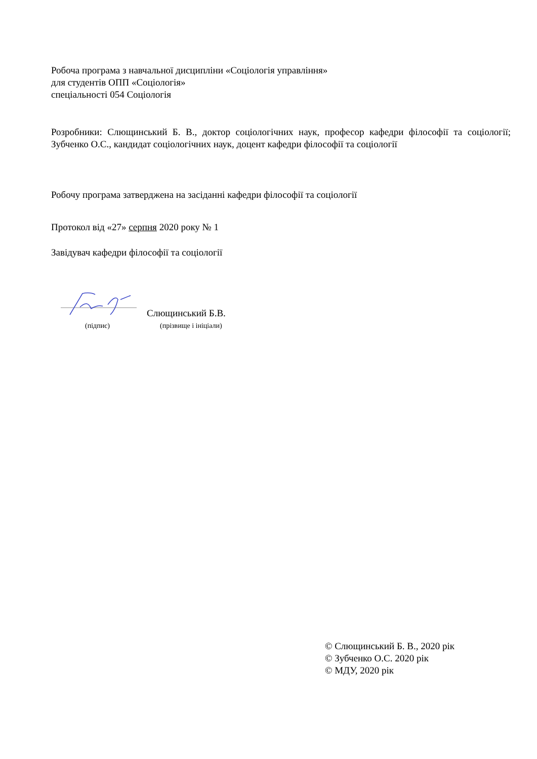Робоча програма з навчальної дисципліни «Соціологія управління»
для студентів ОПП «Соціологія»
спеціальності 054 Соціологія
Розробники: Слющинський Б. В., доктор соціологічних наук, професор кафедри філософії та соціології; Зубченко О.С., кандидат соціологічних наук, доцент кафедри філософії та соціології
Робочу програма затверджена на засіданні кафедри філософії та соціології
Протокол від «27» серпня 2020 року № 1
Завідувач кафедри філософії та соціології
Слющинський Б.В.
(підпис) (прізвище і ініціали)
© Слющинський Б. В., 2020 рік
© Зубченко О.С. 2020 рік
© МДУ, 2020 рік